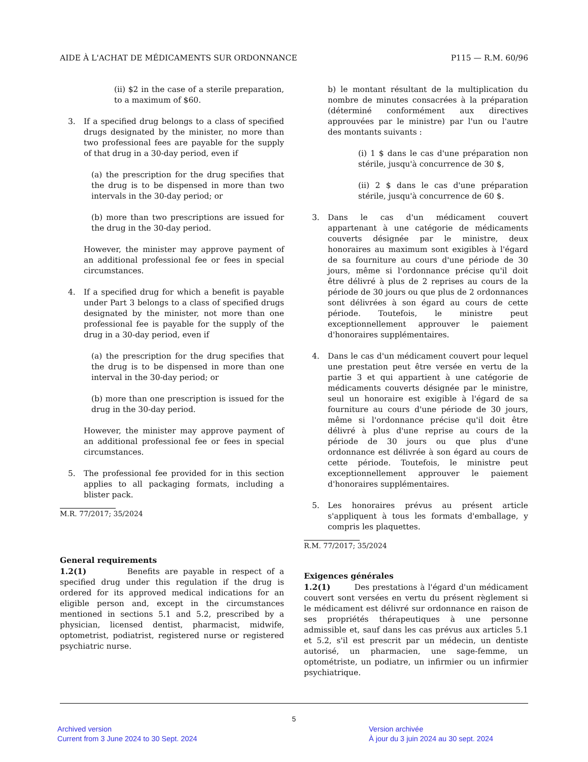AIDE À L'ACHAT DE MÉDICAMENTS SUR ORDONNANCE P115 — R.M. 60/96
(ii) $2 in the case of a sterile preparation, to a maximum of $60.
3. If a specified drug belongs to a class of specified drugs designated by the minister, no more than two professional fees are payable for the supply of that drug in a 30-day period, even if
(a) the prescription for the drug specifies that the drug is to be dispensed in more than two intervals in the 30-day period; or
(b) more than two prescriptions are issued for the drug in the 30-day period.
However, the minister may approve payment of an additional professional fee or fees in special circumstances.
4. If a specified drug for which a benefit is payable under Part 3 belongs to a class of specified drugs designated by the minister, not more than one professional fee is payable for the supply of the drug in a 30-day period, even if
(a) the prescription for the drug specifies that the drug is to be dispensed in more than one interval in the 30-day period; or
(b) more than one prescription is issued for the drug in the 30-day period.
However, the minister may approve payment of an additional professional fee or fees in special circumstances.
5. The professional fee provided for in this section applies to all packaging formats, including a blister pack.
M.R. 77/2017; 35/2024
General requirements
1.2(1) Benefits are payable in respect of a specified drug under this regulation if the drug is ordered for its approved medical indications for an eligible person and, except in the circumstances mentioned in sections 5.1 and 5.2, prescribed by a physician, licensed dentist, pharmacist, midwife, optometrist, podiatrist, registered nurse or registered psychiatric nurse.
b) le montant résultant de la multiplication du nombre de minutes consacrées à la préparation (déterminé conformément aux directives approuvées par le ministre) par l'un ou l'autre des montants suivants :
(i) 1 $ dans le cas d'une préparation non stérile, jusqu'à concurrence de 30 $,
(ii) 2 $ dans le cas d'une préparation stérile, jusqu'à concurrence de 60 $.
3. Dans le cas d'un médicament couvert appartenant à une catégorie de médicaments couverts désignée par le ministre, deux honoraires au maximum sont exigibles à l'égard de sa fourniture au cours d'une période de 30 jours, même si l'ordonnance précise qu'il doit être délivré à plus de 2 reprises au cours de la période de 30 jours ou que plus de 2 ordonnances sont délivrées à son égard au cours de cette période. Toutefois, le ministre peut exceptionnellement approuver le paiement d'honoraires supplémentaires.
4. Dans le cas d'un médicament couvert pour lequel une prestation peut être versée en vertu de la partie 3 et qui appartient à une catégorie de médicaments couverts désignée par le ministre, seul un honoraire est exigible à l'égard de sa fourniture au cours d'une période de 30 jours, même si l'ordonnance précise qu'il doit être délivré à plus d'une reprise au cours de la période de 30 jours ou que plus d'une ordonnance est délivrée à son égard au cours de cette période. Toutefois, le ministre peut exceptionnellement approuver le paiement d'honoraires supplémentaires.
5. Les honoraires prévus au présent article s'appliquent à tous les formats d'emballage, y compris les plaquettes.
R.M. 77/2017; 35/2024
Exigences générales
1.2(1) Des prestations à l'égard d'un médicament couvert sont versées en vertu du présent règlement si le médicament est délivré sur ordonnance en raison de ses propriétés thérapeutiques à une personne admissible et, sauf dans les cas prévus aux articles 5.1 et 5.2, s'il est prescrit par un médecin, un dentiste autorisé, un pharmacien, une sage-femme, un optométriste, un podiatre, un infirmier ou un infirmier psychiatrique.
5
Archived version
Current from 3 June 2024 to 30 Sept. 2024
Version archivée
À jour du 3 juin 2024 au 30 sept. 2024